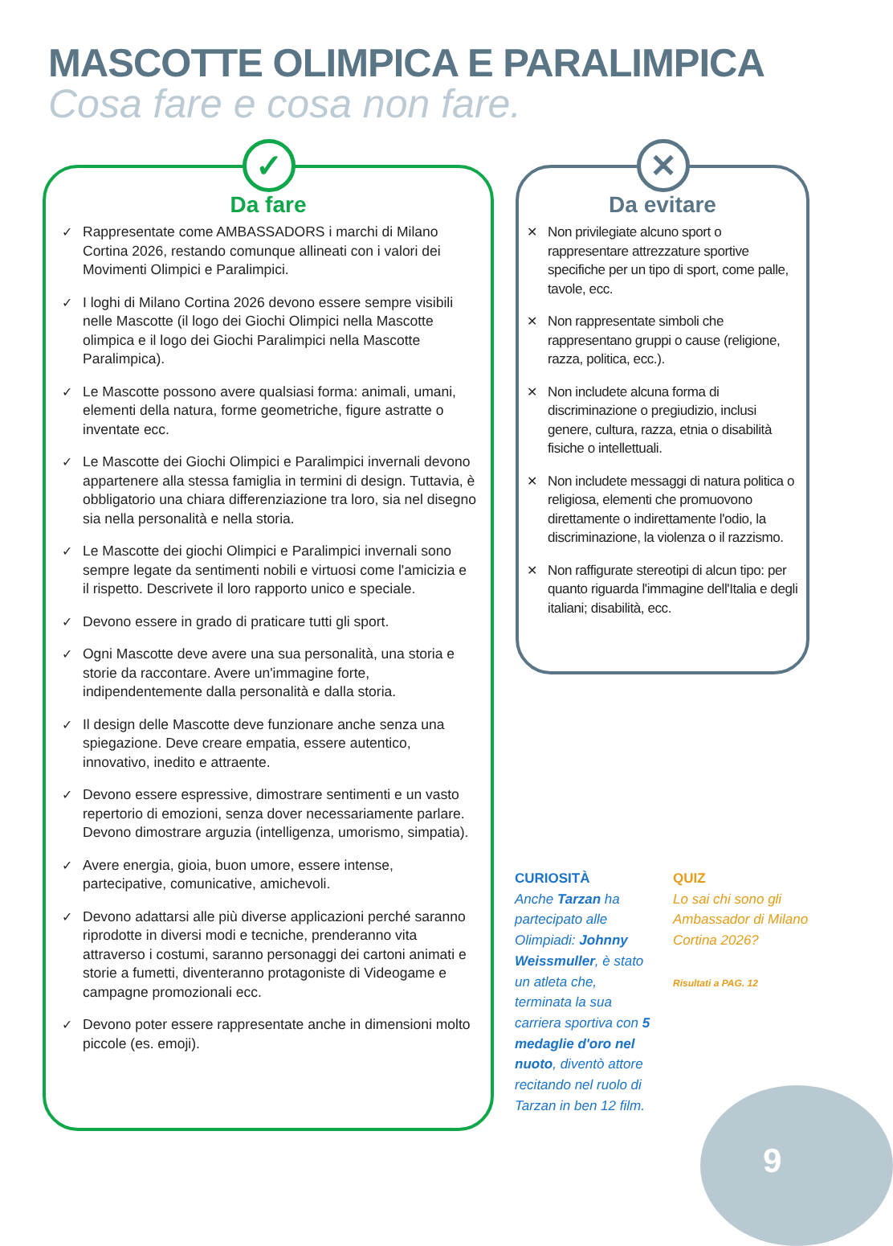MASCOTTE OLIMPICA E PARALIMPICA
Cosa fare e cosa non fare.
✓
Da fare
✓ Rappresentate come AMBASSADORS i marchi di Milano Cortina 2026, restando comunque allineati con i valori dei Movimenti Olimpici e Paralimpici.
✓ I loghi di Milano Cortina 2026 devono essere sempre visibili nelle Mascotte (il logo dei Giochi Olimpici nella Mascotte olimpica e il logo dei Giochi Paralimpici nella Mascotte Paralimpica).
✓ Le Mascotte possono avere qualsiasi forma: animali, umani, elementi della natura, forme geometriche, figure astratte o inventate ecc.
✓ Le Mascotte dei Giochi Olimpici e Paralimpici invernali devono appartenere alla stessa famiglia in termini di design. Tuttavia, è obbligatorio una chiara differenziazione tra loro, sia nel disegno sia nella personalità e nella storia.
✓ Le Mascotte dei giochi Olimpici e Paralimpici invernali sono sempre legate da sentimenti nobili e virtuosi come l'amicizia e il rispetto. Descrivete il loro rapporto unico e speciale.
✓ Devono essere in grado di praticare tutti gli sport.
✓ Ogni Mascotte deve avere una sua personalità, una storia e storie da raccontare. Avere un'immagine forte, indipendentemente dalla personalità e dalla storia.
✓ Il design delle Mascotte deve funzionare anche senza una spiegazione. Deve creare empatia, essere autentico, innovativo, inedito e attraente.
✓ Devono essere espressive, dimostrare sentimenti e un vasto repertorio di emozioni, senza dover necessariamente parlare. Devono dimostrare arguzia (intelligenza, umorismo, simpatia).
✓ Avere energia, gioia, buon umore, essere intense, partecipative, comunicative, amichevoli.
✓ Devono adattarsi alle più diverse applicazioni perché saranno riprodotte in diversi modi e tecniche, prenderanno vita attraverso i costumi, saranno personaggi dei cartoni animati e storie a fumetti, diventeranno protagoniste di Videogame e campagne promozionali ecc.
✓ Devono poter essere rappresentate anche in dimensioni molto piccole (es. emoji).
✕
Da evitare
✕ Non privilegiate alcuno sport o rappresentare attrezzature sportive specifiche per un tipo di sport, come palle, tavole, ecc.
✕ Non rappresentate simboli che rappresentano gruppi o cause (religione, razza, politica, ecc.).
✕ Non includete alcuna forma di discriminazione o pregiudizio, inclusi genere, cultura, razza, etnia o disabilità fisiche o intellettuali.
✕ Non includete messaggi di natura politica o religiosa, elementi che promuovono direttamente o indirettamente l'odio, la discriminazione, la violenza o il razzismo.
✕ Non raffigurate stereotipi di alcun tipo: per quanto riguarda l'immagine dell'Italia e degli italiani; disabilità, ecc.
CURIOSITÀ
Anche Tarzan ha partecipato alle Olimpiadi: Johnny Weissmuller, è stato un atleta che, terminata la sua carriera sportiva con 5 medaglie d'oro nel nuoto, diventò attore recitando nel ruolo di Tarzan in ben 12 film.
QUIZ
Lo sai chi sono gli Ambassador di Milano Cortina 2026?
Risultati a PAG. 12
9